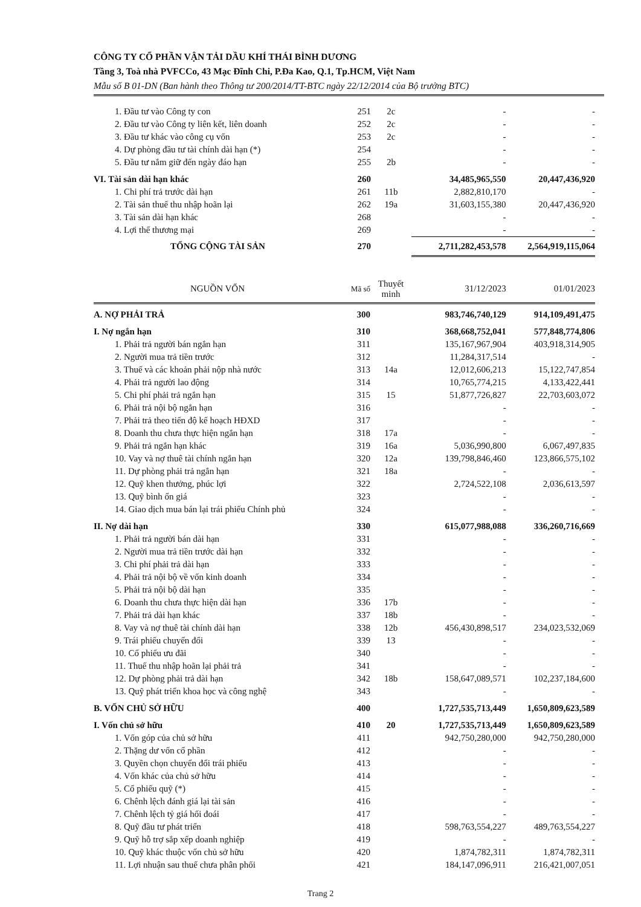CÔNG TY CỔ PHẦN VẬN TẢI DẦU KHÍ THÁI BÌNH DƯƠNG
Tầng 3, Toà nhà PVFCCo, 43 Mạc Đĩnh Chi, P.Đa Kao, Q.1, Tp.HCM, Việt Nam
Mẫu số B 01-DN (Ban hành theo Thông tư 200/2014/TT-BTC ngày 22/12/2014 của Bộ trưởng BTC)
| 1. Đầu tư vào Công ty con | 251 | 2c | - | - |
| 2. Đầu tư vào Công ty liên kết, liên doanh | 252 | 2c | - | - |
| 3. Đầu tư khác vào công cụ vốn | 253 | 2c | - | - |
| 4. Dự phòng đầu tư tài chính dài hạn (*) | 254 | | - | - |
| 5. Đầu tư nắm giữ đến ngày đáo hạn | 255 | 2b | - | - |
| VI. Tài sản dài hạn khác | 260 | | 34,485,965,550 | 20,447,436,920 |
| 1. Chi phí trả trước dài hạn | 261 | 11b | 2,882,810,170 | - |
| 2. Tài sản thuế thu nhập hoãn lại | 262 | 19a | 31,603,155,380 | 20,447,436,920 |
| 3. Tài sản dài hạn khác | 268 | | - | - |
| 4. Lợi thế thương mại | 269 | | - | - |
| TỔNG CỘNG TÀI SẢN | 270 | | 2,711,282,453,578 | 2,564,919,115,064 |
| NGUỒN VỐN | Mã số | Thuyết minh | 31/12/2023 | 01/01/2023 |
| --- | --- | --- | --- | --- |
| A. NỢ PHẢI TRẢ | 300 | | 983,746,740,129 | 914,109,491,475 |
| I. Nợ ngắn hạn | 310 | | 368,668,752,041 | 577,848,774,806 |
| 1. Phải trả người bán ngắn hạn | 311 | | 135,167,967,904 | 403,918,314,905 |
| 2. Người mua trả tiền trước | 312 | | 11,284,317,514 | - |
| 3. Thuế và các khoản phải nộp nhà nước | 313 | 14a | 12,012,606,213 | 15,122,747,854 |
| 4. Phải trả người lao động | 314 | | 10,765,774,215 | 4,133,422,441 |
| 5. Chi phí phải trả ngắn hạn | 315 | 15 | 51,877,726,827 | 22,703,603,072 |
| 6. Phải trả nội bộ ngắn hạn | 316 | | - | - |
| 7. Phải trả theo tiến độ kế hoạch HĐXD | 317 | | - | - |
| 8. Doanh thu chưa thực hiện ngắn hạn | 318 | 17a | - | - |
| 9. Phải trả ngắn hạn khác | 319 | 16a | 5,036,990,800 | 6,067,497,835 |
| 10. Vay và nợ thuê tài chính ngắn hạn | 320 | 12a | 139,798,846,460 | 123,866,575,102 |
| 11. Dự phòng phải trả ngắn hạn | 321 | 18a | - | - |
| 12. Quỹ khen thưởng, phúc lợi | 322 | | 2,724,522,108 | 2,036,613,597 |
| 13. Quỹ bình ổn giá | 323 | | - | - |
| 14. Giao dịch mua bán lại trái phiếu Chính phủ | 324 | | - | - |
| II. Nợ dài hạn | 330 | | 615,077,988,088 | 336,260,716,669 |
| 1. Phải trả người bán dài hạn | 331 | | - | - |
| 2. Người mua trả tiền trước dài hạn | 332 | | - | - |
| 3. Chi phí phải trả dài hạn | 333 | | - | - |
| 4. Phải trả nội bộ về vốn kinh doanh | 334 | | - | - |
| 5. Phải trả nội bộ dài hạn | 335 | | - | - |
| 6. Doanh thu chưa thực hiện dài hạn | 336 | 17b | - | - |
| 7. Phải trả dài hạn khác | 337 | 18b | - | - |
| 8. Vay và nợ thuê tài chính dài hạn | 338 | 12b | 456,430,898,517 | 234,023,532,069 |
| 9. Trái phiếu chuyển đổi | 339 | 13 | - | - |
| 10. Cổ phiếu ưu đãi | 340 | | - | - |
| 11. Thuế thu nhập hoãn lại phải trả | 341 | | - | - |
| 12. Dự phòng phải trả dài hạn | 342 | 18b | 158,647,089,571 | 102,237,184,600 |
| 13. Quỹ phát triển khoa học và công nghệ | 343 | | - | - |
| B. VỐN CHỦ SỞ HỮU | 400 | | 1,727,535,713,449 | 1,650,809,623,589 |
| I. Vốn chủ sở hữu | 410 | 20 | 1,727,535,713,449 | 1,650,809,623,589 |
| 1. Vốn góp của chủ sở hữu | 411 | | 942,750,280,000 | 942,750,280,000 |
| 2. Thặng dư vốn cổ phần | 412 | | - | - |
| 3. Quyền chọn chuyển đổi trái phiếu | 413 | | - | - |
| 4. Vốn khác của chủ sở hữu | 414 | | - | - |
| 5. Cổ phiếu quỹ (*) | 415 | | - | - |
| 6. Chênh lệch đánh giá lại tài sản | 416 | | - | - |
| 7. Chênh lệch tỷ giá hối đoái | 417 | | - | - |
| 8. Quỹ đầu tư phát triển | 418 | | 598,763,554,227 | 489,763,554,227 |
| 9. Quỹ hỗ trợ sắp xếp doanh nghiệp | 419 | | - | - |
| 10. Quỹ khác thuộc vốn chủ sở hữu | 420 | | 1,874,782,311 | 1,874,782,311 |
| 11. Lợi nhuận sau thuế chưa phân phối | 421 | | 184,147,096,911 | 216,421,007,051 |
Trang 2